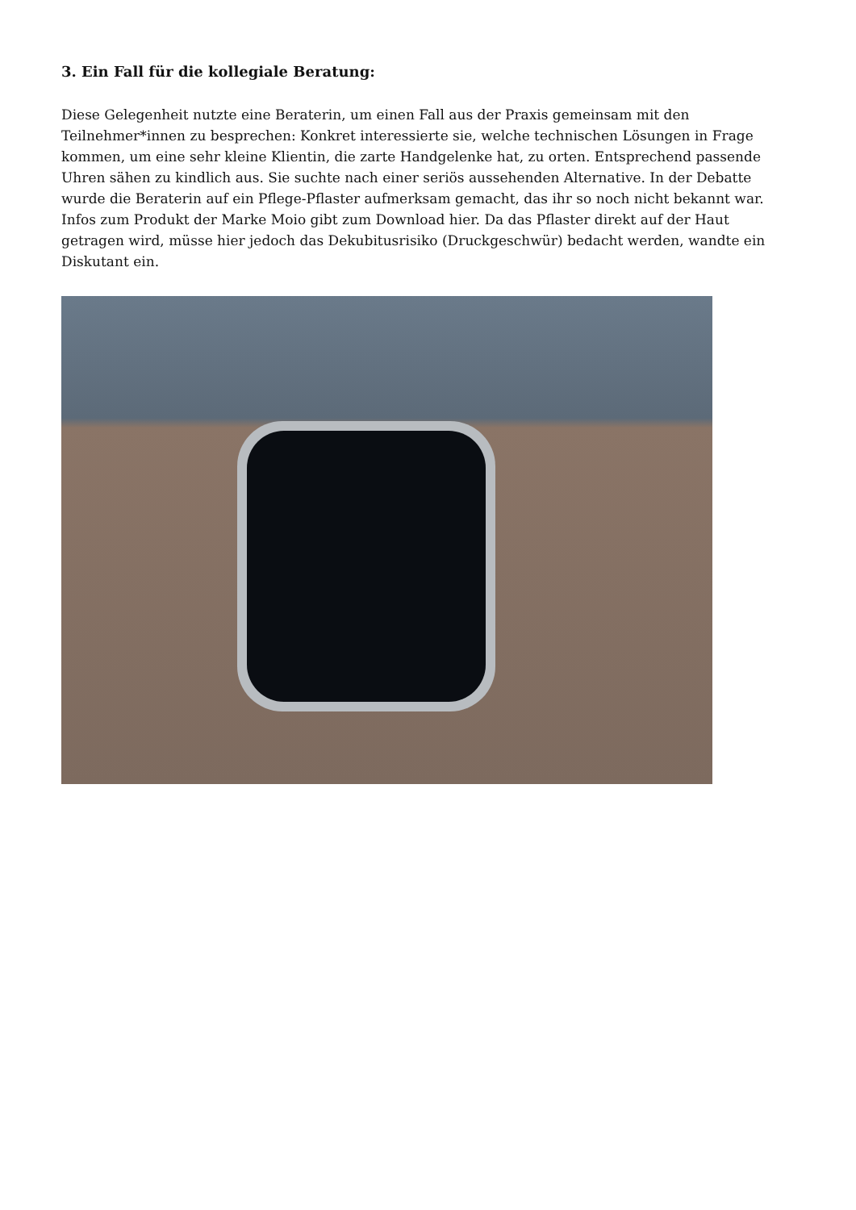3. Ein Fall für die kollegiale Beratung:
Diese Gelegenheit nutzte eine Beraterin, um einen Fall aus der Praxis gemeinsam mit den Teilnehmer*innen zu besprechen: Konkret interessierte sie, welche technischen Lösungen in Frage kommen, um eine sehr kleine Klientin, die zarte Handgelenke hat, zu orten. Entsprechend passende Uhren sähen zu kindlich aus. Sie suchte nach einer seriös aussehenden Alternative. In der Debatte wurde die Beraterin auf ein Pflege-Pflaster aufmerksam gemacht, das ihr so noch nicht bekannt war. Infos zum Produkt der Marke Moio gibt zum Download hier. Da das Pflaster direkt auf der Haut getragen wird, müsse hier jedoch das Dekubitusrisiko (Druckgeschwür) bedacht werden, wandte ein Diskutant ein.